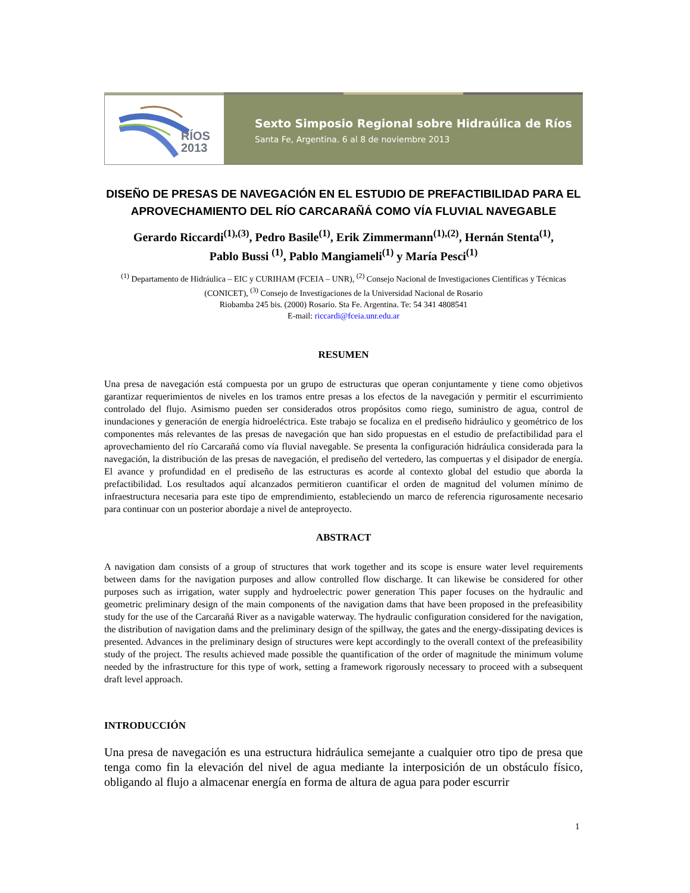RÍOS
2013
Sexto Simposio Regional sobre Hidraúlica de Ríos
Santa Fe, Argentina. 6 al 8 de noviembre 2013
DISEÑO DE PRESAS DE NAVEGACIÓN EN EL ESTUDIO DE PREFACTIBILIDAD PARA EL APROVECHAMIENTO DEL RÍO CARCARAÑÁ COMO VÍA FLUVIAL NAVEGABLE
Gerardo Riccardi<sup>(1),(3)</sup>, Pedro Basile<sup>(1)</sup>, Erik Zimmermann<sup>(1),(2)</sup>, Hernán Stenta<sup>(1)</sup>,
Pablo Bussi <sup>(1)</sup>, Pablo Mangiameli<sup>(1)</sup> y María Pesci<sup>(1)</sup>
<sup>(1)</sup> Departamento de Hidráulica – EIC y CURIHAM (FCEIA – UNR), <sup>(2)</sup> Consejo Nacional de Investigaciones Científicas y Técnicas (CONICET), <sup>(3)</sup> Consejo de Investigaciones de la Universidad Nacional de Rosario
Riobamba 245 bis. (2000) Rosario. Sta Fe. Argentina. Te: 54 341 4808541
E-mail: riccardi@fceia.unr.edu.ar
RESUMEN
Una presa de navegación está compuesta por un grupo de estructuras que operan conjuntamente y tiene como objetivos garantizar requerimientos de niveles en los tramos entre presas a los efectos de la navegación y permitir el escurrimiento controlado del flujo. Asimismo pueden ser considerados otros propósitos como riego, suministro de agua, control de inundaciones y generación de energía hidroeléctrica. Este trabajo se focaliza en el prediseño hidráulico y geométrico de los componentes más relevantes de las presas de navegación que han sido propuestas en el estudio de prefactibilidad para el aprovechamiento del río Carcarañá como vía fluvial navegable. Se presenta la configuración hidráulica considerada para la navegación, la distribución de las presas de navegación, el prediseño del vertedero, las compuertas y el disipador de energía. El avance y profundidad en el prediseño de las estructuras es acorde al contexto global del estudio que aborda la prefactibilidad. Los resultados aquí alcanzados permitieron cuantificar el orden de magnitud del volumen mínimo de infraestructura necesaria para este tipo de emprendimiento, estableciendo un marco de referencia rigurosamente necesario para continuar con un posterior abordaje a nivel de anteproyecto.
ABSTRACT
A navigation dam consists of a group of structures that work together and its scope is ensure water level requirements between dams for the navigation purposes and allow controlled flow discharge. It can likewise be considered for other purposes such as irrigation, water supply and hydroelectric power generation This paper focuses on the hydraulic and geometric preliminary design of the main components of the navigation dams that have been proposed in the prefeasibility study for the use of the Carcarañá River as a navigable waterway. The hydraulic configuration considered for the navigation, the distribution of navigation dams and the preliminary design of the spillway, the gates and the energy-dissipating devices is presented. Advances in the preliminary design of structures were kept accordingly to the overall context of the prefeasibility study of the project. The results achieved made possible the quantification of the order of magnitude the minimum volume needed by the infrastructure for this type of work, setting a framework rigorously necessary to proceed with a subsequent draft level approach.
INTRODUCCIÓN
Una presa de navegación es una estructura hidráulica semejante a cualquier otro tipo de presa que tenga como fin la elevación del nivel de agua mediante la interposición de un obstáculo físico, obligando al flujo a almacenar energía en forma de altura de agua para poder escurrir
1